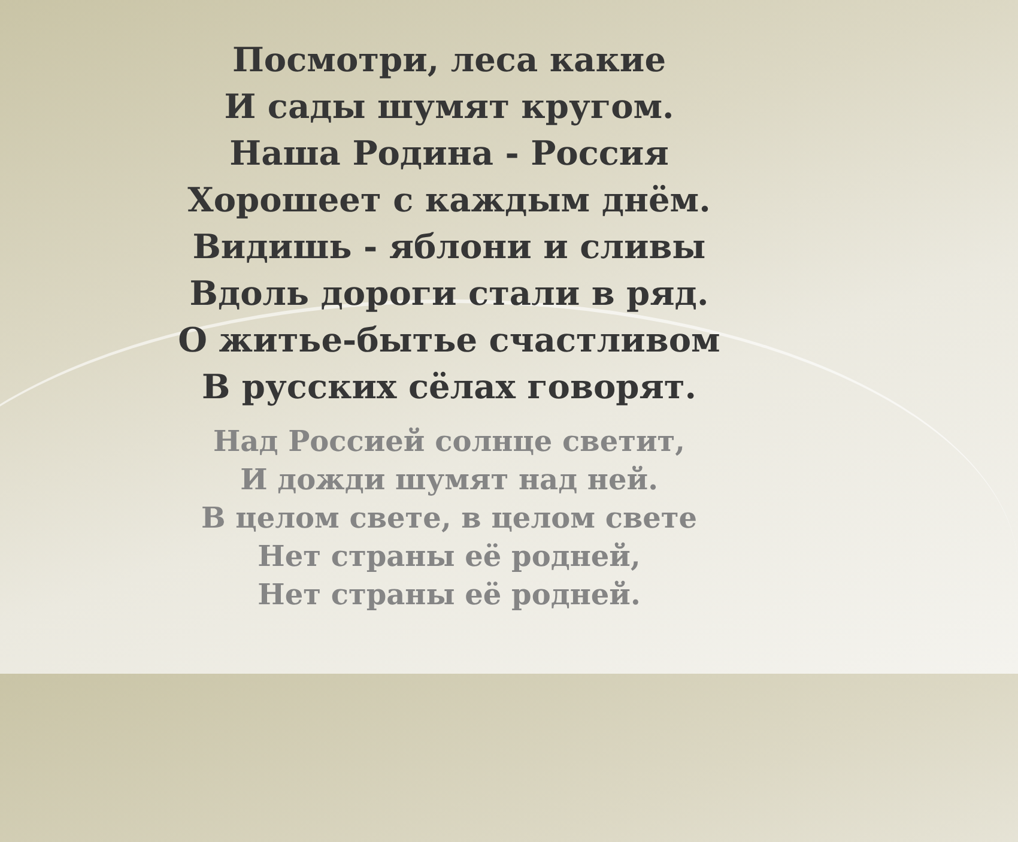Посмотри, леса какие
И сады шумят кругом.
Наша Родина - Россия
Хорошеет с каждым днём.
Видишь - яблони и сливы
Вдоль дороги стали в ряд.
О житье-бытье счастливом
В русских сёлах говорят.
Над Россией солнце светит,
И дожди шумят над ней.
В целом свете, в целом свете
Нет страны её родней,
Нет страны её родней.